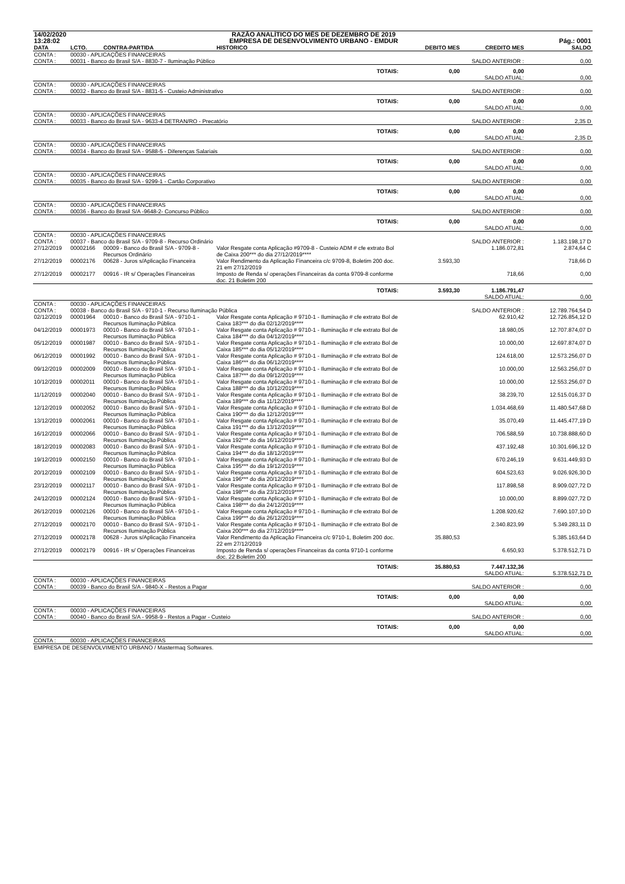| 14/02/2020 | | RAZÃO ANALÍTICO DO MÊS DE DEZEMBRO DE 2019 | | | | | |
| 13:28:02 | | EMPRESA DE DESENVOLVIMENTO URBANO - EMDUR | | | | | Pág.: 0001 |
| DATA | LCTO. | CONTRA-PARTIDA | HISTORICO | | DEBITO MES | CREDITO MES | SALDO |
| CONTA : | 00030 - APLICAÇÕES FINANCEIRAS | | | | | | |
| CONTA : | 00031 - Banco do Brasil S/A - 8830-7 - Iluminação Público | | | | | SALDO ANTERIOR : | 0,00 |
| | | | | TOTAIS: | 0,00 | 0,00 SALDO ATUAL: | 0,00 |
| CONTA : | 00030 - APLICAÇÕES FINANCEIRAS | | | | | | |
| CONTA : | 00032 - Banco do Brasil S/A - 8831-5 - Custeio Administrativo | | | | | SALDO ANTERIOR : | 0,00 |
| | | | | TOTAIS: | 0,00 | 0,00 SALDO ATUAL: | 0,00 |
| CONTA : | 00030 - APLICAÇÕES FINANCEIRAS | | | | | | |
| CONTA : | 00033 - Banco do Brasil S/A - 9633-4 DETRAN/RO - Precatório | | | | | SALDO ANTERIOR : | 2,35 D |
| | | | | TOTAIS: | 0,00 | 0,00 SALDO ATUAL: | 2,35 D |
| CONTA : | 00030 - APLICAÇÕES FINANCEIRAS | | | | | | |
| CONTA : | 00034 - Banco do Brasil S/A - 9588-5 - Diferenças Salariais | | | | | SALDO ANTERIOR : | 0,00 |
| | | | | TOTAIS: | 0,00 | 0,00 SALDO ATUAL: | 0,00 |
| CONTA : | 00030 - APLICAÇÕES FINANCEIRAS | | | | | | |
| CONTA : | 00035 - Banco do Brasil S/A - 9299-1 - Cartão Corporativo | | | | | SALDO ANTERIOR : | 0,00 |
| | | | | TOTAIS: | 0,00 | 0,00 SALDO ATUAL: | 0,00 |
| CONTA : | 00030 - APLICAÇÕES FINANCEIRAS | | | | | | |
| CONTA : | 00036 - Banco do Brasil S/A -9648-2- Concurso Público | | | | | SALDO ANTERIOR : | 0,00 |
| | | | | TOTAIS: | 0,00 | 0,00 SALDO ATUAL: | 0,00 |
| CONTA : | 00030 - APLICAÇÕES FINANCEIRAS | | | | | | |
| CONTA : | 00037 - Banco do Brasil S/A - 9709-8 - Recurso Ordinário | | | | | SALDO ANTERIOR : | 1.183.198,17 D |
| 27/12/2019 | 00002166 | 00009 - Banco do Brasil S/A - 9709-8 - Recursos Ordinário | Valor Resgate conta Aplicação #9709-8 - Custeio ADM # cfe extrato Bol de Caixa 200*** do dia 27/12/2019**** | | | 1.186.072,81 | 2.874,64 C |
| 27/12/2019 | 00002176 | 00628 - Juros s/Aplicação Financeira | Valor Rendimento da Aplicação Financeira c/c 9709-8, Boletim 200 doc. 21 em 27/12/2019 | | 3.593,30 | | 718,66 D |
| 27/12/2019 | 00002177 | 00916 - IR s/ Operações Financeiras | Imposto de Renda s/ operações Financeiras da conta 9709-8 conforme doc. 21 Boletim 200 | | | 718,66 | 0,00 |
| | | | | TOTAIS: | 3.593,30 | 1.186.791,47 SALDO ATUAL: | 0,00 |
| CONTA : | 00030 - APLICAÇÕES FINANCEIRAS | | | | | | |
| CONTA : | 00038 - Banco do Brasil S/A - 9710-1 - Recurso Iluminação Pública | | | | | SALDO ANTERIOR : | 12.789.764,54 D |
| 02/12/2019 | 00001964 | 00010 - Banco do Brasil S/A - 9710-1 - Recursos Iluminação Pública | Valor Resgate conta Aplicação # 9710-1 - Iluminação # cfe extrato Bol de Caixa 183*** do dia 02/12/2019**** | | | 62.910,42 | 12.726.854,12 D |
| 04/12/2019 | 00001973 | 00010 - Banco do Brasil S/A - 9710-1 - Recursos Iluminação Pública | Valor Resgate conta Aplicação # 9710-1 - Iluminação # cfe extrato Bol de Caixa 184*** do dia 04/12/2019**** | | | 18.980,05 | 12.707.874,07 D |
| 05/12/2019 | 00001987 | 00010 - Banco do Brasil S/A - 9710-1 - Recursos Iluminação Pública | Valor Resgate conta Aplicação # 9710-1 - Iluminação # cfe extrato Bol de Caixa 185*** do dia 05/12/2019**** | | | 10.000,00 | 12.697.874,07 D |
| 06/12/2019 | 00001992 | 00010 - Banco do Brasil S/A - 9710-1 - Recursos Iluminação Pública | Valor Resgate conta Aplicação # 9710-1 - Iluminação # cfe extrato Bol de Caixa 186*** do dia 06/12/2019**** | | | 124.618,00 | 12.573.256,07 D |
| 09/12/2019 | 00002009 | 00010 - Banco do Brasil S/A - 9710-1 - Recursos Iluminação Pública | Valor Resgate conta Aplicação # 9710-1 - Iluminação # cfe extrato Bol de Caixa 187*** do dia 09/12/2019**** | | | 10.000,00 | 12.563.256,07 D |
| 10/12/2019 | 00002011 | 00010 - Banco do Brasil S/A - 9710-1 - Recursos Iluminação Pública | Valor Resgate conta Aplicação # 9710-1 - Iluminação # cfe extrato Bol de Caixa 188*** do dia 10/12/2019**** | | | 10.000,00 | 12.553.256,07 D |
| 11/12/2019 | 00002040 | 00010 - Banco do Brasil S/A - 9710-1 - Recursos Iluminação Pública | Valor Resgate conta Aplicação # 9710-1 - Iluminação # cfe extrato Bol de Caixa 189*** do dia 11/12/2019**** | | | 38.239,70 | 12.515.016,37 D |
| 12/12/2019 | 00002052 | 00010 - Banco do Brasil S/A - 9710-1 - Recursos Iluminação Pública | Valor Resgate conta Aplicação # 9710-1 - Iluminação # cfe extrato Bol de Caixa 190*** do dia 12/12/2019**** | | | 1.034.468,69 | 11.480.547,68 D |
| 13/12/2019 | 00002061 | 00010 - Banco do Brasil S/A - 9710-1 - Recursos Iluminação Pública | Valor Resgate conta Aplicação # 9710-1 - Iluminação # cfe extrato Bol de Caixa 191*** do dia 13/12/2019**** | | | 35.070,49 | 11.445.477,19 D |
| 16/12/2019 | 00002066 | 00010 - Banco do Brasil S/A - 9710-1 - Recursos Iluminação Pública | Valor Resgate conta Aplicação # 9710-1 - Iluminação # cfe extrato Bol de Caixa 192*** do dia 16/12/2019**** | | | 706.588,59 | 10.738.888,60 D |
| 18/12/2019 | 00002083 | 00010 - Banco do Brasil S/A - 9710-1 - Recursos Iluminação Pública | Valor Resgate conta Aplicação # 9710-1 - Iluminação # cfe extrato Bol de Caixa 194*** do dia 18/12/2019**** | | | 437.192,48 | 10.301.696,12 D |
| 19/12/2019 | 00002150 | 00010 - Banco do Brasil S/A - 9710-1 - Recursos Iluminação Pública | Valor Resgate conta Aplicação # 9710-1 - Iluminação # cfe extrato Bol de Caixa 195*** do dia 19/12/2019**** | | | 670.246,19 | 9.631.449,93 D |
| 20/12/2019 | 00002109 | 00010 - Banco do Brasil S/A - 9710-1 - Recursos Iluminação Pública | Valor Resgate conta Aplicação # 9710-1 - Iluminação # cfe extrato Bol de Caixa 196*** do dia 20/12/2019**** | | | 604.523,63 | 9.026.926,30 D |
| 23/12/2019 | 00002117 | 00010 - Banco do Brasil S/A - 9710-1 - Recursos Iluminação Pública | Valor Resgate conta Aplicação # 9710-1 - Iluminação # cfe extrato Bol de Caixa 198*** do dia 23/12/2019**** | | | 117.898,58 | 8.909.027,72 D |
| 24/12/2019 | 00002124 | 00010 - Banco do Brasil S/A - 9710-1 - Recursos Iluminação Pública | Valor Resgate conta Aplicação # 9710-1 - Iluminação # cfe extrato Bol de Caixa 198*** do dia 24/12/2019**** | | | 10.000,00 | 8.899.027,72 D |
| 26/12/2019 | 00002126 | 00010 - Banco do Brasil S/A - 9710-1 - Recursos Iluminação Pública | Valor Resgate conta Aplicação # 9710-1 - Iluminação # cfe extrato Bol de Caixa 199*** do dia 26/12/2019**** | | | 1.208.920,62 | 7.690.107,10 D |
| 27/12/2019 | 00002170 | 00010 - Banco do Brasil S/A - 9710-1 - Recursos Iluminação Pública | Valor Resgate conta Aplicação # 9710-1 - Iluminação # cfe extrato Bol de Caixa 200*** do dia 27/12/2019**** | | | 2.340.823,99 | 5.349.283,11 D |
| 27/12/2019 | 00002178 | 00628 - Juros s/Aplicação Financeira | Valor Rendimento da Aplicação Financeira c/c 9710-1, Boletim 200 doc. 22 em 27/12/2019 | | 35.880,53 | | 5.385.163,64 D |
| 27/12/2019 | 00002179 | 00916 - IR s/ Operações Financeiras | Imposto de Renda s/ operações Financeiras da conta 9710-1 conforme doc. 22 Boletim 200 | | | 6.650,93 | 5.378.512,71 D |
| | | | | TOTAIS: | 35.880,53 | 7.447.132,36 SALDO ATUAL: | 5.378.512,71 D |
| CONTA : | 00030 - APLICAÇÕES FINANCEIRAS | | | | | | |
| CONTA : | 00039 - Banco do Brasil S/A - 9840-X - Restos a Pagar | | | | | SALDO ANTERIOR : | 0,00 |
| | | | | TOTAIS: | 0,00 | 0,00 SALDO ATUAL: | 0,00 |
| CONTA : | 00030 - APLICAÇÕES FINANCEIRAS | | | | | | |
| CONTA : | 00040 - Banco do Brasil S/A - 9958-9 - Restos a Pagar - Custeio | | | | | SALDO ANTERIOR : | 0,00 |
| | | | | TOTAIS: | 0,00 | 0,00 SALDO ATUAL: | 0,00 |
| CONTA : | 00030 - APLICAÇÕES FINANCEIRAS | | | | | | |
| EMPRESA DE DESENVOLVIMENTO URBANO / Mastermaq Softwares. | | | | | | | |